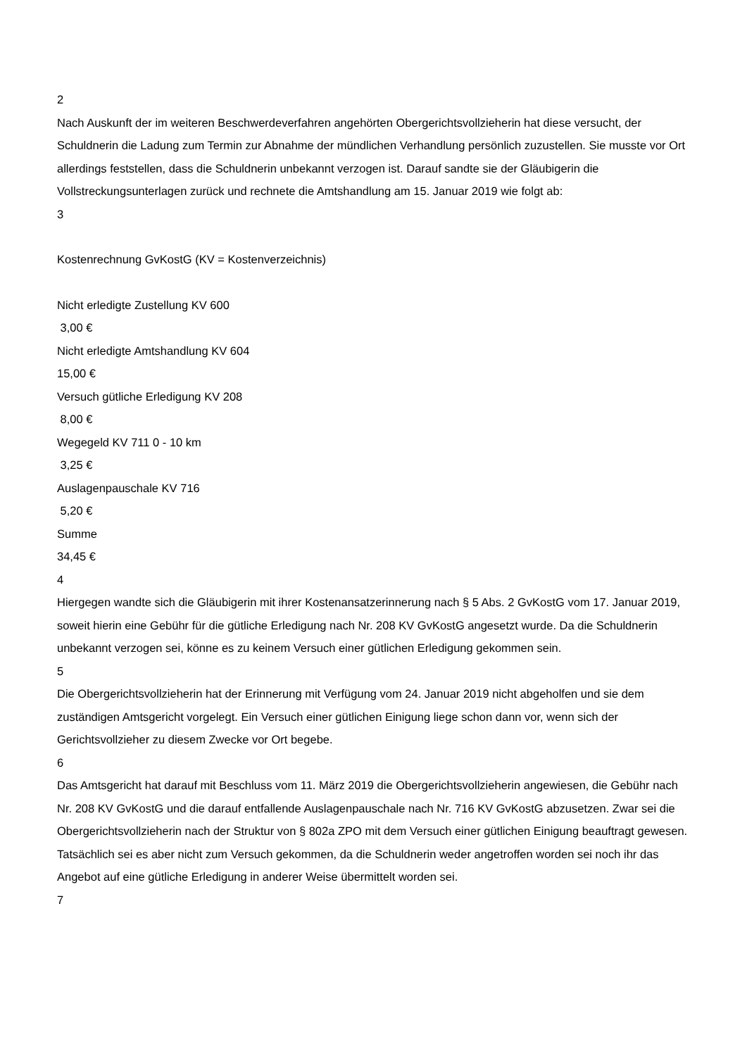2
Nach Auskunft der im weiteren Beschwerdeverfahren angehörten Obergerichtsvollzieherin hat diese versucht, der Schuldnerin die Ladung zum Termin zur Abnahme der mündlichen Verhandlung persönlich zuzustellen. Sie musste vor Ort allerdings feststellen, dass die Schuldnerin unbekannt verzogen ist. Darauf sandte sie der Gläubigerin die Vollstreckungsunterlagen zurück und rechnete die Amtshandlung am 15. Januar 2019 wie folgt ab:
3
Kostenrechnung GvKostG (KV = Kostenverzeichnis)
Nicht erledigte Zustellung KV 600
3,00 €
Nicht erledigte Amtshandlung KV 604
15,00 €
Versuch gütliche Erledigung KV 208
8,00 €
Wegegeld KV 711 0 - 10 km
3,25 €
Auslagenpauschale KV 716
5,20 €
Summe
34,45 €
4
Hiergegen wandte sich die Gläubigerin mit ihrer Kostenansatzerinnerung nach § 5 Abs. 2 GvKostG vom 17. Januar 2019, soweit hierin eine Gebühr für die gütliche Erledigung nach Nr. 208 KV GvKostG angesetzt wurde. Da die Schuldnerin unbekannt verzogen sei, könne es zu keinem Versuch einer gütlichen Erledigung gekommen sein.
5
Die Obergerichtsvollzieherin hat der Erinnerung mit Verfügung vom 24. Januar 2019 nicht abgeholfen und sie dem zuständigen Amtsgericht vorgelegt. Ein Versuch einer gütlichen Einigung liege schon dann vor, wenn sich der Gerichtsvollzieher zu diesem Zwecke vor Ort begebe.
6
Das Amtsgericht hat darauf mit Beschluss vom 11. März 2019 die Obergerichtsvollzieherin angewiesen, die Gebühr nach Nr. 208 KV GvKostG und die darauf entfallende Auslagenpauschale nach Nr. 716 KV GvKostG abzusetzen. Zwar sei die Obergerichtsvollzieherin nach der Struktur von § 802a ZPO mit dem Versuch einer gütlichen Einigung beauftragt gewesen. Tatsächlich sei es aber nicht zum Versuch gekommen, da die Schuldnerin weder angetroffen worden sei noch ihr das Angebot auf eine gütliche Erledigung in anderer Weise übermittelt worden sei.
7